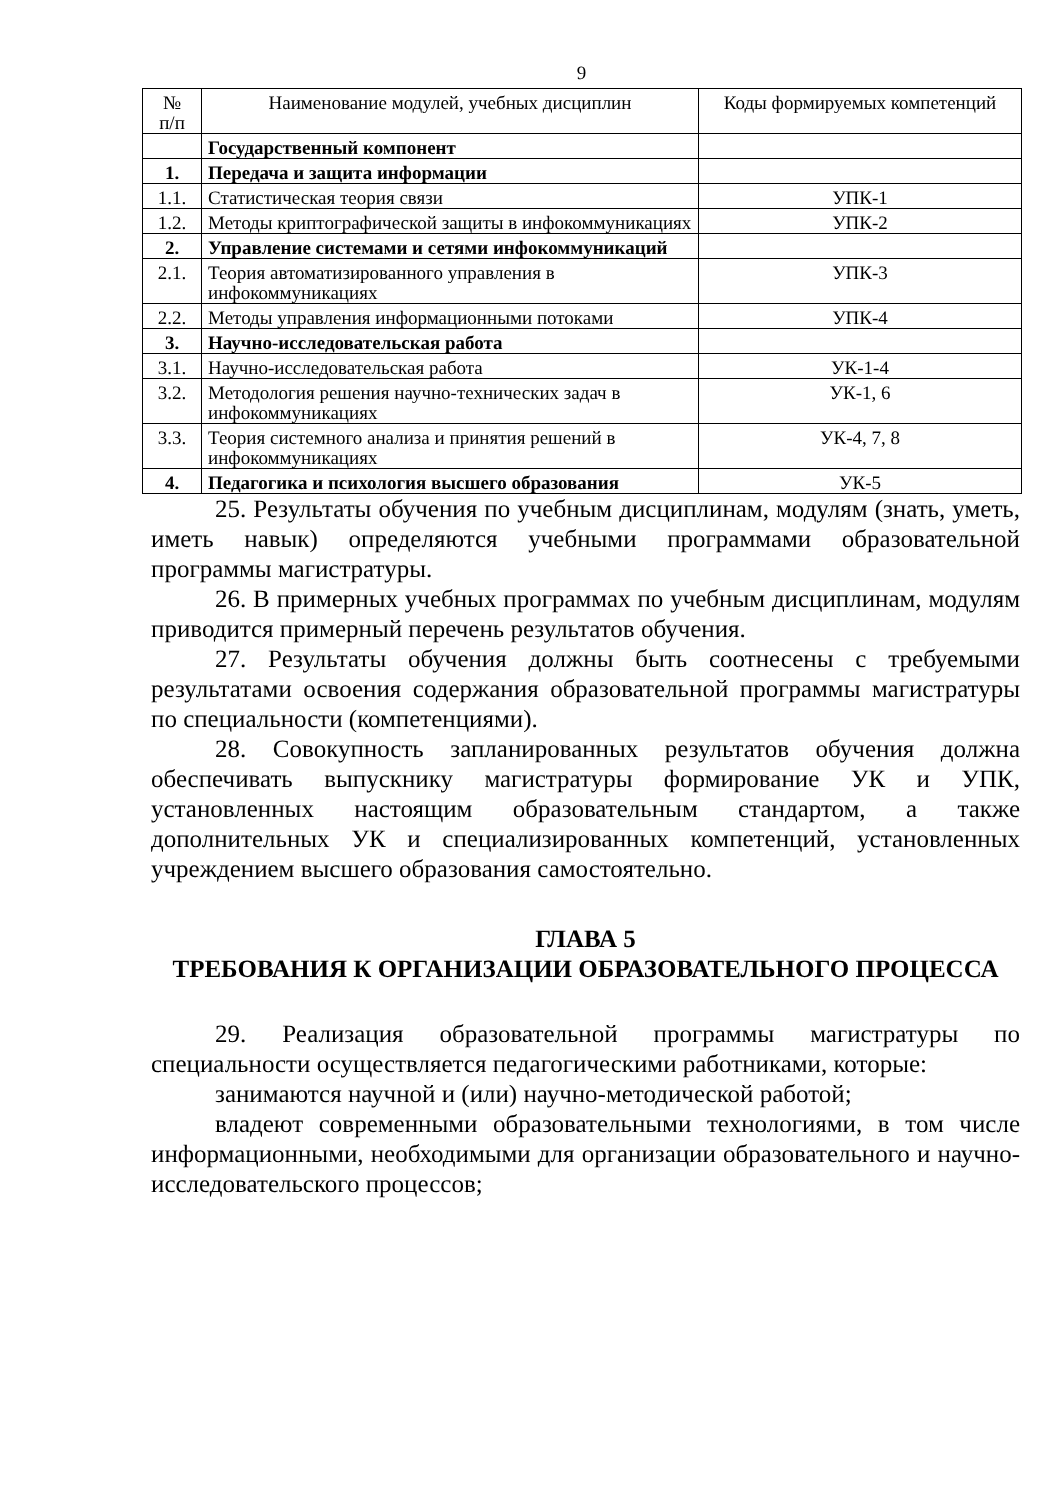9
| № п/п | Наименование модулей, учебных дисциплин | Коды формируемых компетенций |
| | Государственный компонент | |
| 1. | Передача и защита информации | |
| 1.1. | Статистическая теория связи | УПК-1 |
| 1.2. | Методы криптографической защиты в инфокоммуникациях | УПК-2 |
| 2. | Управление системами и сетями инфокоммуникаций | |
| 2.1. | Теория автоматизированного управления в инфокоммуникациях | УПК-3 |
| 2.2. | Методы управления информационными потоками | УПК-4 |
| 3. | Научно-исследовательская работа | |
| 3.1. | Научно-исследовательская работа | УК-1-4 |
| 3.2. | Методология решения научно-технических задач в инфокоммуникациях | УК-1, 6 |
| 3.3. | Теория системного анализа и принятия решений в инфокоммуникациях | УК-4, 7, 8 |
| 4. | Педагогика и психология высшего образования | УК-5 |
25. Результаты обучения по учебным дисциплинам, модулям (знать, уметь, иметь навык) определяются учебными программами образовательной программы магистратуры.
26. В примерных учебных программах по учебным дисциплинам, модулям приводится примерный перечень результатов обучения.
27. Результаты обучения должны быть соотнесены с требуемыми результатами освоения содержания образовательной программы магистратуры по специальности (компетенциями).
28. Совокупность запланированных результатов обучения должна обеспечивать выпускнику магистратуры формирование УК и УПК, установленных настоящим образовательным стандартом, а также дополнительных УК и специализированных компетенций, установленных учреждением высшего образования самостоятельно.
ГЛАВА 5
ТРЕБОВАНИЯ К ОРГАНИЗАЦИИ ОБРАЗОВАТЕЛЬНОГО ПРОЦЕССА
29. Реализация образовательной программы магистратуры по специальности осуществляется педагогическими работниками, которые:
занимаются научной и (или) научно-методической работой;
владеют современными образовательными технологиями, в том числе информационными, необходимыми для организации образовательного и научно-исследовательского процессов;